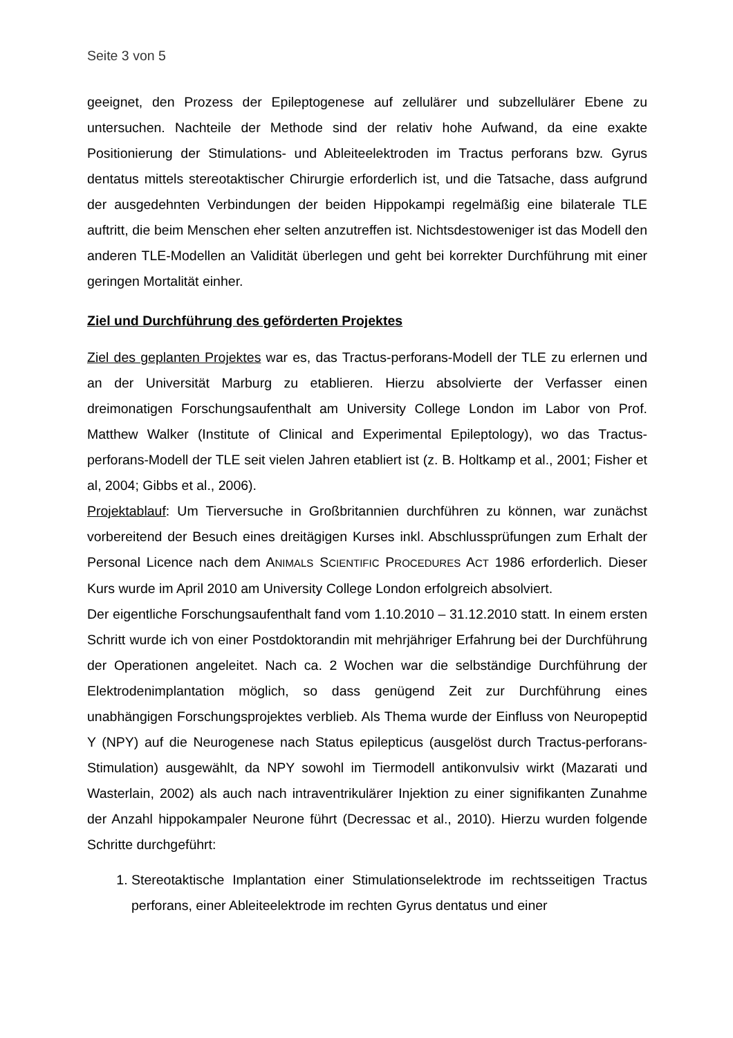Seite 3 von 5
geeignet, den Prozess der Epileptogenese auf zellulärer und subzellulärer Ebene zu untersuchen. Nachteile der Methode sind der relativ hohe Aufwand, da eine exakte Positionierung der Stimulations- und Ableiteelektroden im Tractus perforans bzw. Gyrus dentatus mittels stereotaktischer Chirurgie erforderlich ist, und die Tatsache, dass aufgrund der ausgedehnten Verbindungen der beiden Hippokampi regelmäßig eine bilaterale TLE auftritt, die beim Menschen eher selten anzutreffen ist. Nichtsdestoweniger ist das Modell den anderen TLE-Modellen an Validität überlegen und geht bei korrekter Durchführung mit einer geringen Mortalität einher.
Ziel und Durchführung des geförderten Projektes
Ziel des geplanten Projektes war es, das Tractus-perforans-Modell der TLE zu erlernen und an der Universität Marburg zu etablieren. Hierzu absolvierte der Verfasser einen dreimonatigen Forschungsaufenthalt am University College London im Labor von Prof. Matthew Walker (Institute of Clinical and Experimental Epileptology), wo das Tractus-perforans-Modell der TLE seit vielen Jahren etabliert ist (z. B. Holtkamp et al., 2001; Fisher et al, 2004; Gibbs et al., 2006).
Projektablauf: Um Tierversuche in Großbritannien durchführen zu können, war zunächst vorbereitend der Besuch eines dreitägigen Kurses inkl. Abschlussprüfungen zum Erhalt der Personal Licence nach dem ANIMALS SCIENTIFIC PROCEDURES ACT 1986 erforderlich. Dieser Kurs wurde im April 2010 am University College London erfolgreich absolviert.
Der eigentliche Forschungsaufenthalt fand vom 1.10.2010 – 31.12.2010 statt. In einem ersten Schritt wurde ich von einer Postdoktorandin mit mehrjähriger Erfahrung bei der Durchführung der Operationen angeleitet. Nach ca. 2 Wochen war die selbständige Durchführung der Elektrodenimplantation möglich, so dass genügend Zeit zur Durchführung eines unabhängigen Forschungsprojektes verblieb. Als Thema wurde der Einfluss von Neuropeptid Y (NPY) auf die Neurogenese nach Status epilepticus (ausgelöst durch Tractus-perforans-Stimulation) ausgewählt, da NPY sowohl im Tiermodell antikonvulsiv wirkt (Mazarati und Wasterlain, 2002) als auch nach intraventrikulärer Injektion zu einer signifikanten Zunahme der Anzahl hippokampaler Neurone führt (Decressac et al., 2010). Hierzu wurden folgende Schritte durchgeführt:
1. Stereotaktische Implantation einer Stimulationselektrode im rechtsseitigen Tractus perforans, einer Ableiteelektrode im rechten Gyrus dentatus und einer